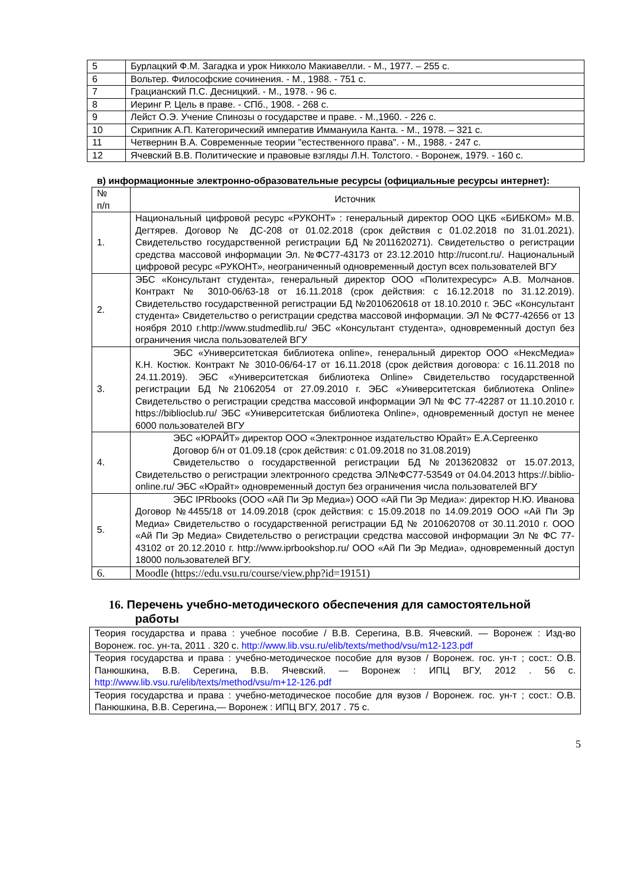| 5 | Бурлацкий Ф.М. Загадка и урок Никколо Макиавелли. - М., 1977. – 255 с. |
| 6 | Вольтер. Философские сочинения. - М., 1988. - 751 с. |
| 7 | Грацианский П.С. Десницкий. - М., 1978. - 96 с. |
| 8 | Иеринг Р. Цель в праве. - СПб., 1908. - 268 с. |
| 9 | Лейст О.Э. Учение Спинозы о государстве и праве. - М.,1960. - 226 с. |
| 10 | Скрипник А.П. Категорический императив Иммануила Канта. - М., 1978. – 321 с. |
| 11 | Четвернин В.А. Современные теории "естественного права". - М., 1988. - 247 с. |
| 12 | Ячевский В.В. Политические и правовые взгляды Л.Н. Толстого. - Воронеж, 1979. - 160 с. |
в) информационные электронно-образовательные ресурсы (официальные ресурсы интернет):
| № п/п | Источник |
| 1. | Национальный цифровой ресурс «РУКОНТ» : генеральный директор ООО ЦКБ «БИБКОМ» М.В. Дегтярев. Договор № ДС-208 от 01.02.2018 (срок действия с 01.02.2018 по 31.01.2021). Свидетельство государственной регистрации БД №2011620271). Свидетельство о регистрации средства массовой информации Эл. №ФС77-43173 от 23.12.2010 http://rucont.ru/. Национальный цифровой ресурс «РУКОНТ», неограниченный одновременный доступ всех пользователей ВГУ |
| 2. | ЭБС «Консультант студента», генеральный директор ООО «Политехресурс» А.В. Молчанов. Контракт № 3010-06/63-18 от 16.11.2018 (срок действия: с 16.12.2018 по 31.12.2019). Свидетельство государственной регистрации БД №2010620618 от 18.10.2010 г. ЭБС «Консультант студента» Свидетельство о регистрации средства массовой информации. ЭЛ № ФС77-42656 от 13 ноября 2010 г.http://www.studmedlib.ru/ ЭБС «Консультант студента», одновременный доступ без ограничения числа пользователей ВГУ |
| 3. | ЭБС «Университетская библиотека online», генеральный директор ООО «НексМедиа» К.Н. Костюк. Контракт № 3010-06/64-17 от 16.11.2018 (срок действия договора: с 16.11.2018 по 24.11.2019). ЭБС «Университетская библиотека Online» Свидетельство государственной регистрации БД №21062054 от 27.09.2010 г. ЭБС «Университетская библиотека Online» Свидетельство о регистрации средства массовой информации ЭЛ № ФС 77-42287 от 11.10.2010 г. https://biblioclub.ru/ ЭБС «Университетская библиотека Online», одновременный доступ не менее 6000 пользователей ВГУ |
| 4. | ЭБС «ЮРАЙТ» директор ООО «Электронное издательство Юрайт» Е.А.Сергеенко Договор б/н от 01.09.18 (срок действия: с 01.09.2018 по 31.08.2019) Свидетельство о государственной регистрации БД №2013620832 от 15.07.2013, Свидетельство о регистрации электронного средства ЭЛ№ФС77-53549 от 04.04.2013 https://.biblio-online.ru/ ЭБС «Юрайт» одновременный доступ без ограничения числа пользователей ВГУ |
| 5. | ЭБС IPRbooks (ООО «Ай Пи Эр Медиа») ООО «Ай Пи Эр Медиа»: директор Н.Ю. Иванова Договор №4455/18 от 14.09.2018 (срок действия: с 15.09.2018 по 14.09.2019 ООО «Ай Пи Эр Медиа» Свидетельство о государственной регистрации БД № 2010620708 от 30.11.2010 г. ООО «Ай Пи Эр Медиа» Свидетельство о регистрации средства массовой информации Эл № ФС 77-43102 от 20.12.2010 г. http://www.iprbookshop.ru/ ООО «Ай Пи Эр Медиа», одновременный доступ 18000 пользователей ВГУ. |
| 6. | Moodle (https://edu.vsu.ru/course/view.php?id=19151) |
16. Перечень учебно-методического обеспечения для самостоятельной
работы
| Теория государства и права : учебное пособие / В.В. Серегина, В.В. Ячевский. — Воронеж : Изд-во Воронеж. гос. ун-та, 2011 . 320 с. http://www.lib.vsu.ru/elib/texts/method/vsu/m12-123.pdf |
| Теория государства и права : учебно-методическое пособие для вузов / Воронеж. гос. ун-т ; сост.: О.В. Панюшкина, В.В. Серегина, В.В. Ячевский. — Воронеж : ИПЦ ВГУ, 2012 . 56 с. http://www.lib.vsu.ru/elib/texts/method/vsu/m+12-126.pdf |
| Теория государства и права : учебно-методическое пособие для вузов / Воронеж. гос. ун-т ; сост.: О.В. Панюшкина, В.В. Серегина,— Воронеж : ИПЦ ВГУ, 2017 . 75 с. |
5